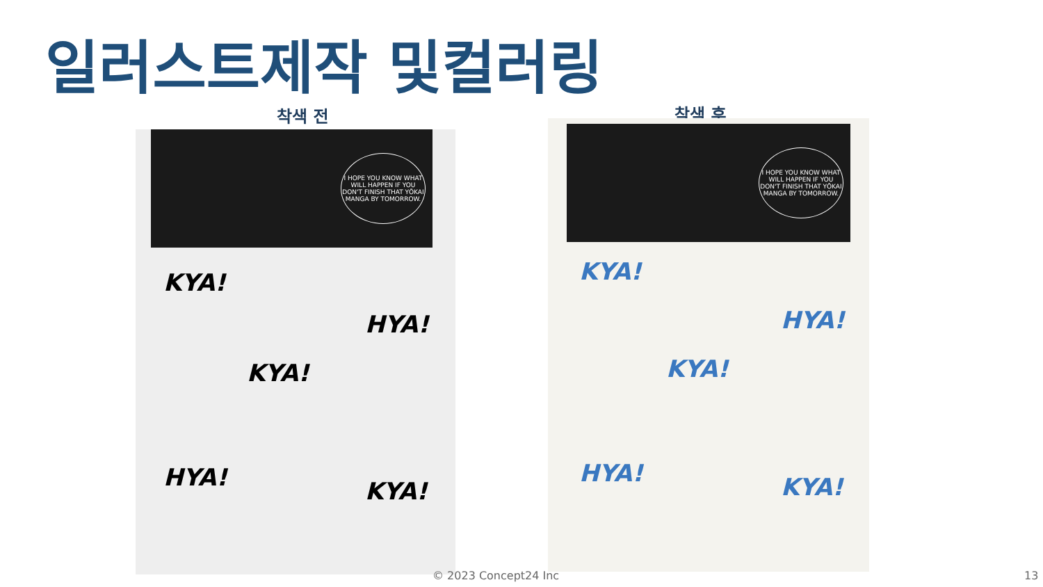일러스트제작 및컬러링
착색 전 착색 후
I HOPE YOU KNOW WHAT WILL HAPPEN IF YOU DON'T FINISH THAT YŌKAI MANGA BY TOMORROW.
KYA!
HYA!
KYA!
HYA! KYA!
I HOPE YOU KNOW WHAT WILL HAPPEN IF YOU DON'T FINISH THAT YŌKAI MANGA BY TOMORROW.
KYA!
HYA!
KYA!
HYA! KYA!
© 2023 Concept24 Inc 13